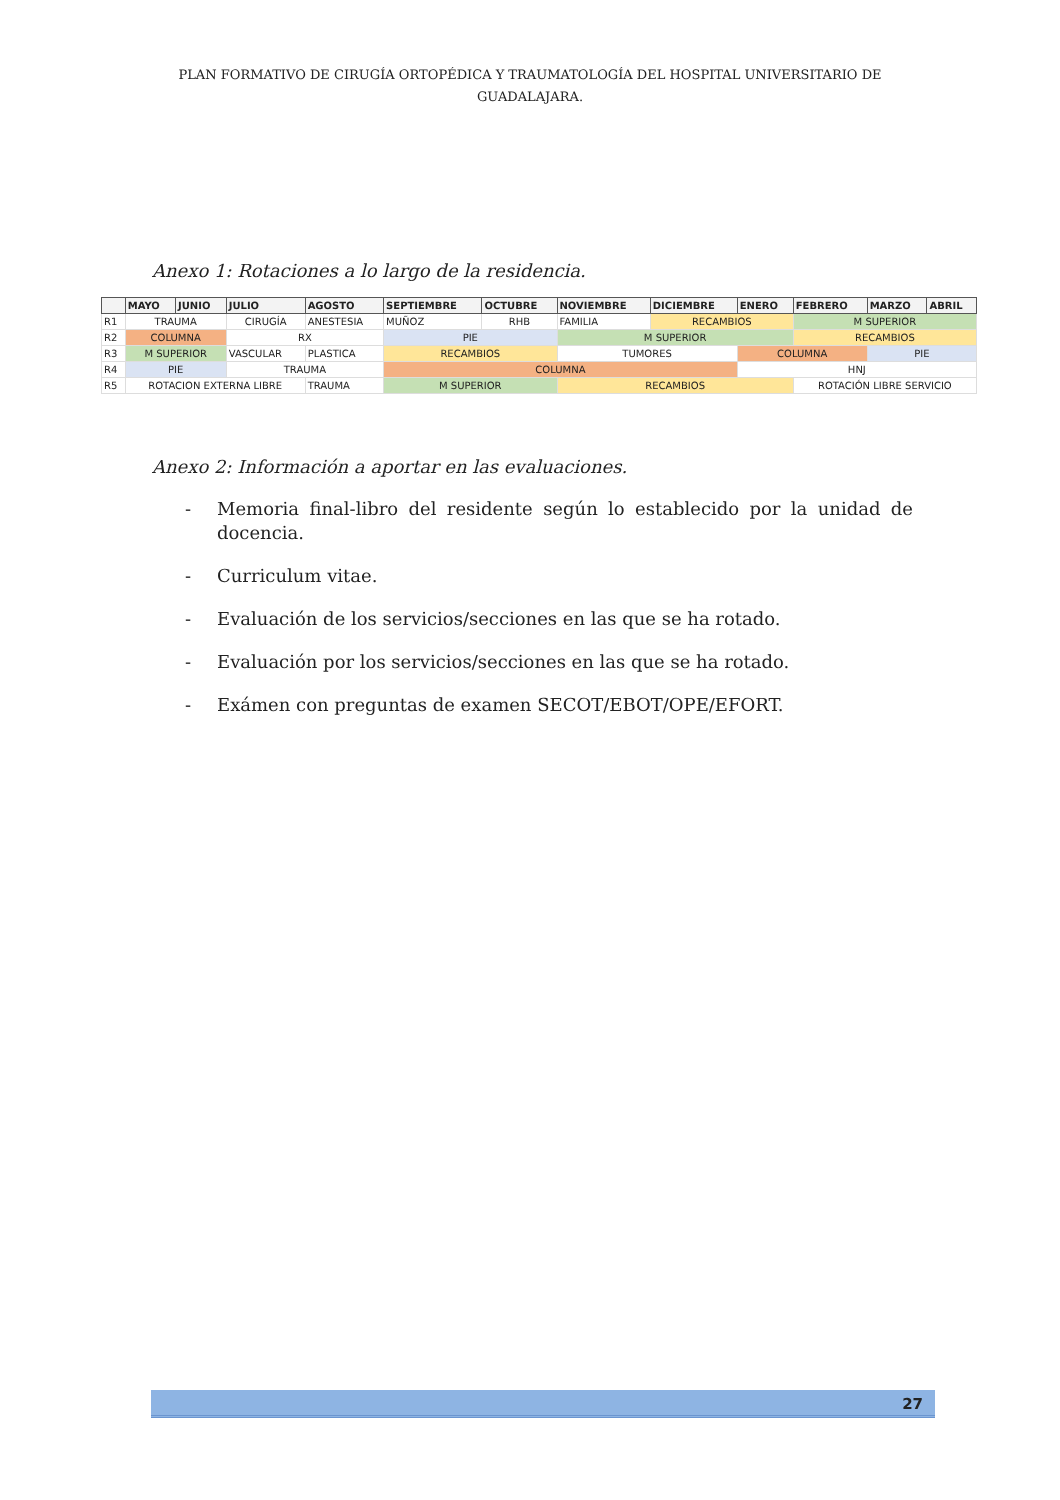PLAN FORMATIVO DE CIRUGÍA ORTOPÉDICA Y TRAUMATOLOGÍA DEL HOSPITAL UNIVERSITARIO DE
GUADALAJARA.
Anexo 1: Rotaciones a lo largo de la residencia.
| | MAYO | JUNIO | JULIO | AGOSTO | SEPTIEMBRE | OCTUBRE | NOVIEMBRE | DICIEMBRE | ENERO | FEBRERO | MARZO | ABRIL |
| --- | --- | --- | --- | --- | --- | --- | --- | --- | --- | --- | --- | --- |
| R1 | TRAUMA | | CIRUGÍA | ANESTESIA | MUÑOZ | RHB | FAMILIA | RECAMBIOS | | M SUPERIOR | | |
| R2 | COLUMNA | | RX | | PIE | | M SUPERIOR | | | RECAMBIOS | | |
| R3 | M SUPERIOR | | VASCULAR | PLASTICA | RECAMBIOS | | TUMORES | | COLUMNA | | PIE | |
| R4 | PIE | | TRAUMA | | COLUMNA | | | | HNJ | | | |
| R5 | ROTACION EXTERNA LIBRE | | | TRAUMA | M SUPERIOR | | RECAMBIOS | | | ROTACIÓN LIBRE SERVICIO | | |
Anexo 2: Información a aportar en las evaluaciones.
- Memoria final-libro del residente según lo establecido por la unidad de docencia.
- Curriculum vitae.
- Evaluación de los servicios/secciones en las que se ha rotado.
- Evaluación por los servicios/secciones en las que se ha rotado.
- Exámen con preguntas de examen SECOT/EBOT/OPE/EFORT.
27